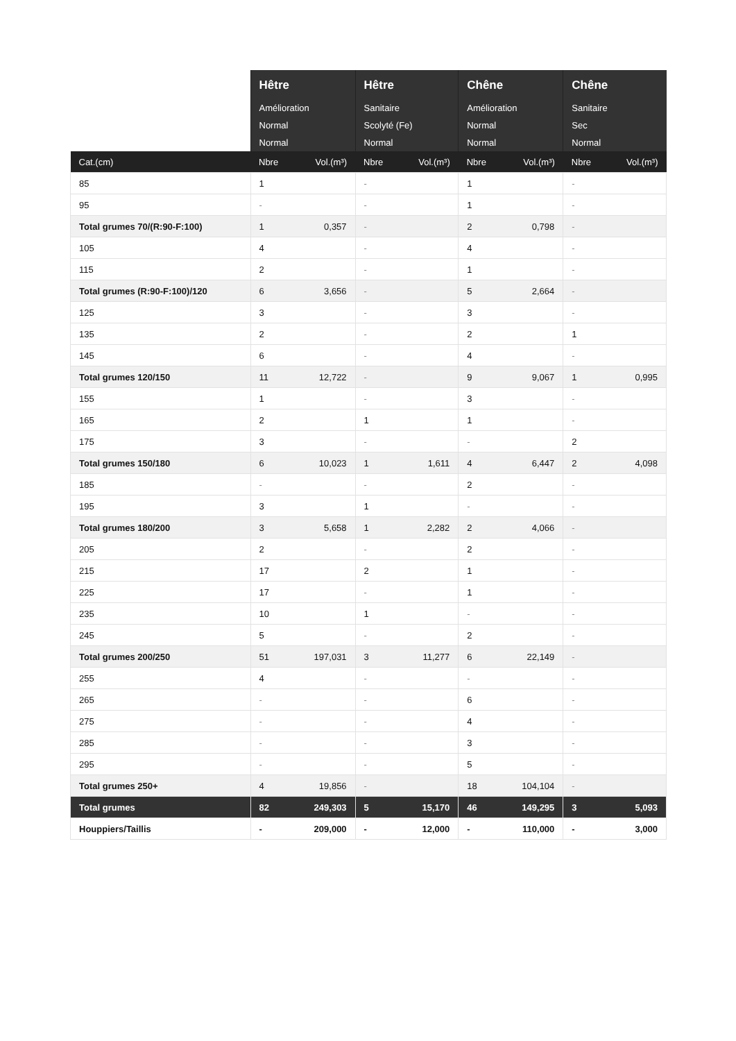| | Hêtre Amélioration Normal Normal | | Hêtre Sanitaire Scolyté (Fe) Normal | | Chêne Amélioration Normal Normal | | Chêne Sanitaire Sec Normal | |
| --- | --- | --- | --- | --- | --- | --- | --- | --- |
| Cat.(cm) | Nbre | Vol.(m³) | Nbre | Vol.(m³) | Nbre | Vol.(m³) | Nbre | Vol.(m³) |
| 85 | 1 | | - | | 1 | | - | |
| 95 | - | | - | | 1 | | - | |
| Total grumes 70/(R:90-F:100) | 1 | 0,357 | - | | 2 | 0,798 | - | |
| 105 | 4 | | - | | 4 | | - | |
| 115 | 2 | | - | | 1 | | - | |
| Total grumes (R:90-F:100)/120 | 6 | 3,656 | - | | 5 | 2,664 | - | |
| 125 | 3 | | - | | 3 | | - | |
| 135 | 2 | | - | | 2 | | 1 | |
| 145 | 6 | | - | | 4 | | - | |
| Total grumes 120/150 | 11 | 12,722 | - | | 9 | 9,067 | 1 | 0,995 |
| 155 | 1 | | - | | 3 | | - | |
| 165 | 2 | | 1 | | 1 | | - | |
| 175 | 3 | | - | | - | | 2 | |
| Total grumes 150/180 | 6 | 10,023 | 1 | 1,611 | 4 | 6,447 | 2 | 4,098 |
| 185 | - | | - | | 2 | | - | |
| 195 | 3 | | 1 | | - | | - | |
| Total grumes 180/200 | 3 | 5,658 | 1 | 2,282 | 2 | 4,066 | - | |
| 205 | 2 | | - | | 2 | | - | |
| 215 | 17 | | 2 | | 1 | | - | |
| 225 | 17 | | - | | 1 | | - | |
| 235 | 10 | | 1 | | - | | - | |
| 245 | 5 | | - | | 2 | | - | |
| Total grumes 200/250 | 51 | 197,031 | 3 | 11,277 | 6 | 22,149 | - | |
| 255 | 4 | | - | | - | | - | |
| 265 | - | | - | | 6 | | - | |
| 275 | - | | - | | 4 | | - | |
| 285 | - | | - | | 3 | | - | |
| 295 | - | | - | | 5 | | - | |
| Total grumes 250+ | 4 | 19,856 | - | | 18 | 104,104 | - | |
| Total grumes | 82 | 249,303 | 5 | 15,170 | 46 | 149,295 | 3 | 5,093 |
| Houppiers/Taillis | - | 209,000 | - | 12,000 | - | 110,000 | - | 3,000 |